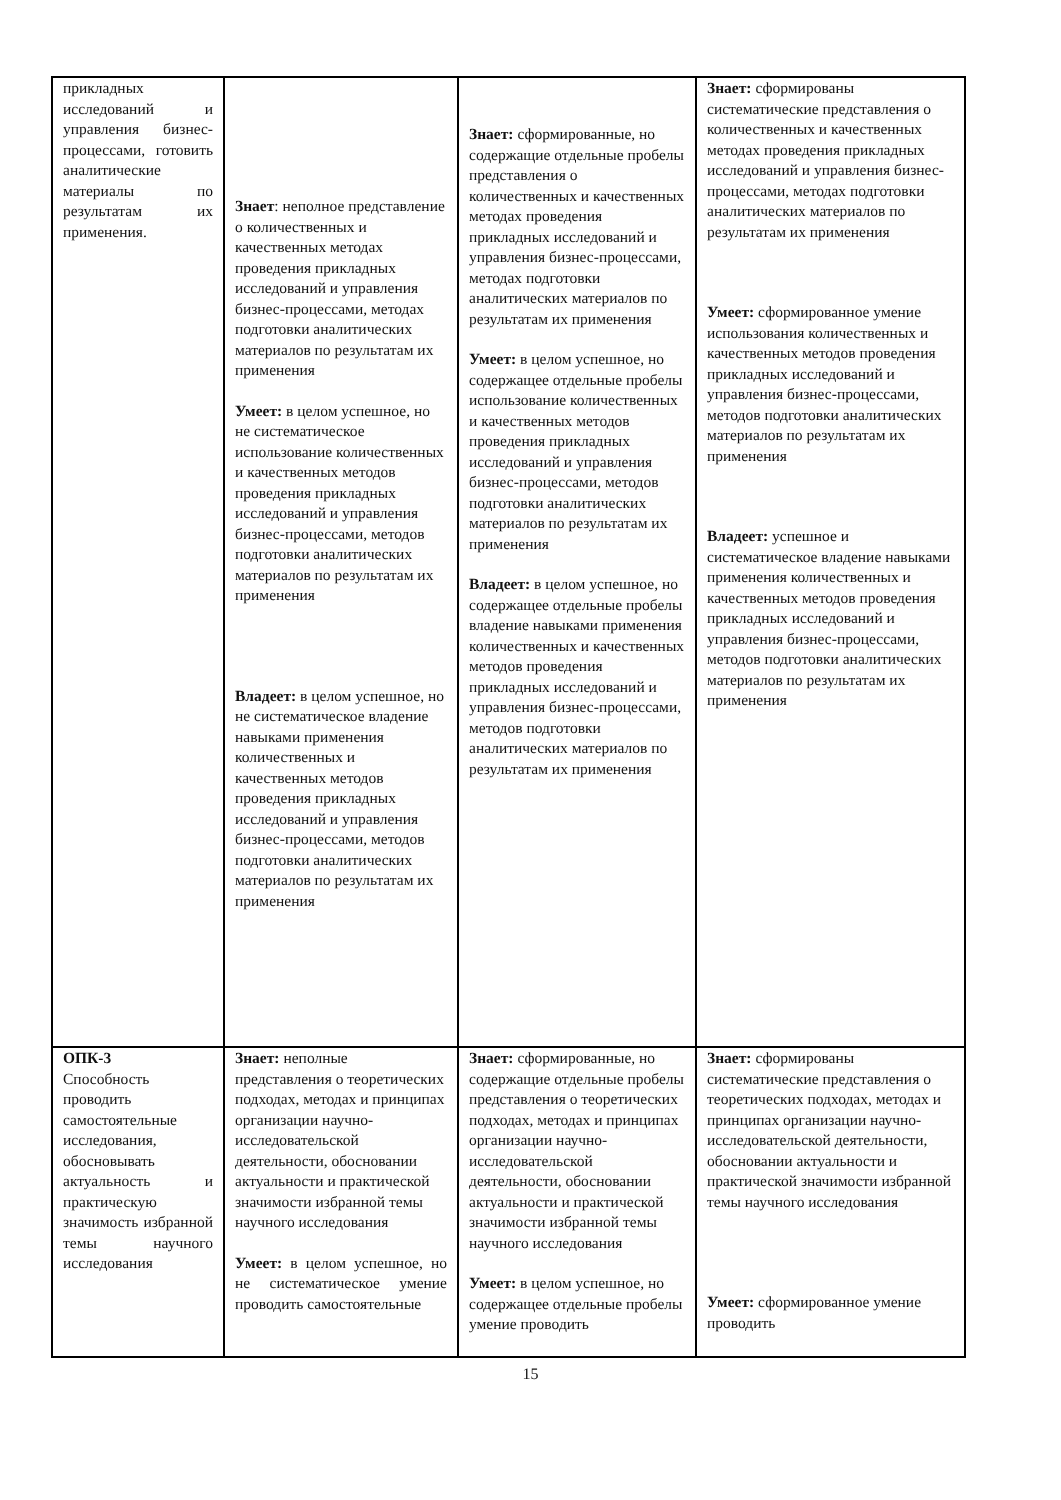| прикладных исследований и управления бизнес-процессами, готовить аналитические материалы по результатам их применения. | Знает : неполное представление о количественных и качественных методах проведения прикладных исследований и управления бизнес-процессами, методах подготовки аналитических материалов по результатам их применения Умеет: в целом успешное, но не систематическое использование количественных и качественных методов проведения прикладных исследований и управления бизнес-процессами, методов подготовки аналитических материалов по результатам их применения Владеет: в целом успешное, но не систематическое владение навыками применения количественных и качественных методов проведения прикладных исследований и управления бизнес-процессами, методов подготовки аналитических материалов по результатам их применения | Знает: сформированные, но содержащие отдельные пробелы представления о количественных и качественных методах проведения прикладных исследований и управления бизнес-процессами, методах подготовки аналитических материалов по результатам их применения Умеет: в целом успешное, но содержащее отдельные пробелы использование количественных и качественных методов проведения прикладных исследований и управления бизнес-процессами, методов подготовки аналитических материалов по результатам их применения Владеет: в целом успешное, но содержащее отдельные пробелы владение навыками применения количественных и качественных методов проведения прикладных исследований и управления бизнес-процессами, методов подготовки аналитических материалов по результатам их применения | Знает: сформированы систематические представления о количественных и качественных методах проведения прикладных исследований и управления бизнес-процессами, методах подготовки аналитических материалов по результатам их применения Умеет: сформированное умение использования количественных и качественных методов проведения прикладных исследований и управления бизнес-процессами, методов подготовки аналитических материалов по результатам их применения Владеет: успешное и систематическое владение навыками применения количественных и качественных методов проведения прикладных исследований и управления бизнес-процессами, методов подготовки аналитических материалов по результатам их применения |
| ОПК-3 Способность проводить самостоятельные исследования, обосновывать актуальность и практическую значимость избранной темы научного исследования | Знает: неполные представления о теоретических подходах, методах и принципах организации научно-исследовательской деятельности, обосновании актуальности и практической значимости избранной темы научного исследования Умеет: в целом успешное, но не систематическое умение проводить самостоятельные | Знает: сформированные, но содержащие отдельные пробелы представления о теоретических подходах, методах и принципах организации научно-исследовательской деятельности, обосновании актуальности и практической значимости избранной темы научного исследования Умеет: в целом успешное, но содержащее отдельные пробелы умение проводить | Знает: сформированы систематические представления о теоретических подходах, методах и принципах организации научно-исследовательской деятельности, обосновании актуальности и практической значимости избранной темы научного исследования Умеет: сформированное умение проводить |
15